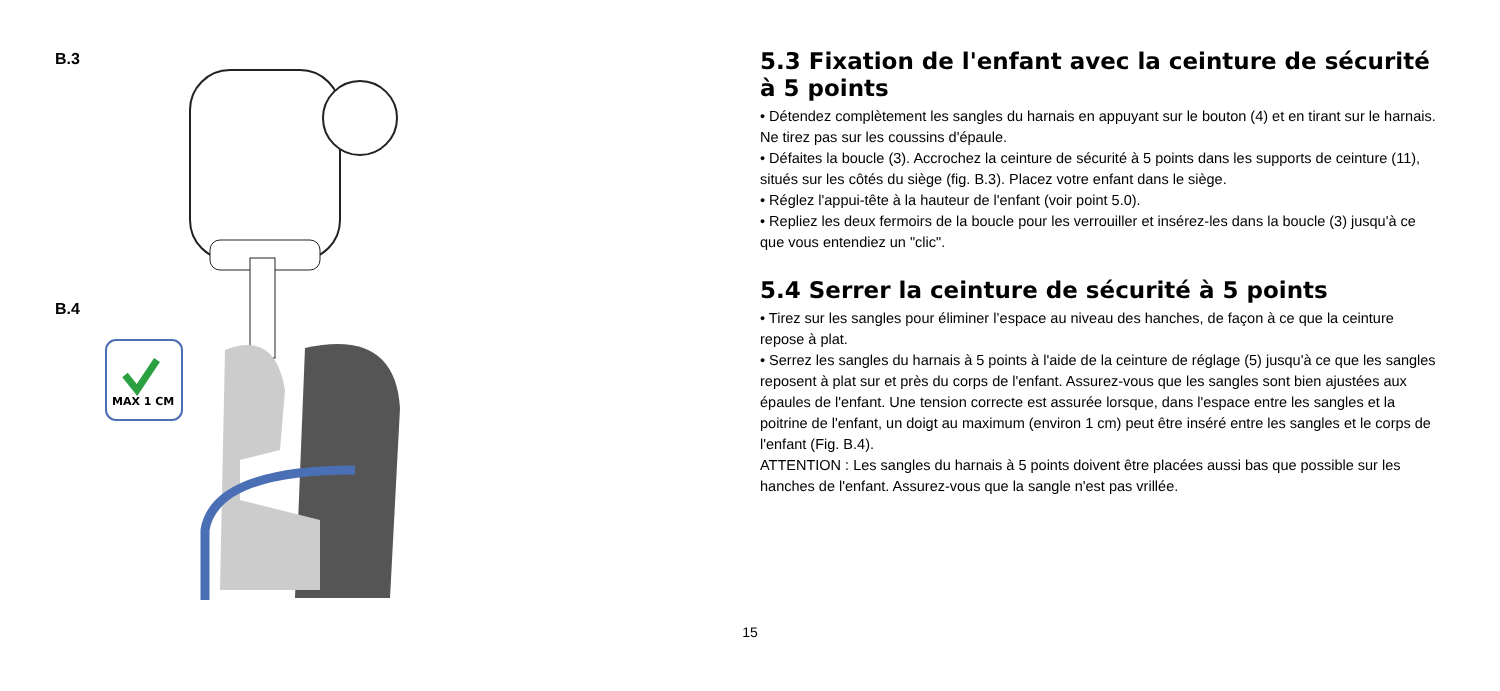B.3
B.4
MAX 1 CM
5.3 Fixation de l'enfant avec la ceinture de sécurité à 5 points
• Détendez complètement les sangles du harnais en appuyant sur le bouton (4) et en tirant sur le harnais. Ne tirez pas sur les coussins d'épaule.
• Défaites la boucle (3). Accrochez la ceinture de sécurité à 5 points dans les supports de ceinture (11), situés sur les côtés du siège (fig. B.3). Placez votre enfant dans le siège.
• Réglez l'appui-tête à la hauteur de l'enfant (voir point 5.0).
• Repliez les deux fermoirs de la boucle pour les verrouiller et insérez-les dans la boucle (3) jusqu'à ce que vous entendiez un "clic".
5.4 Serrer la ceinture de sécurité à 5 points
• Tirez sur les sangles pour éliminer l’espace au niveau des hanches, de façon à ce que la ceinture repose à plat.
• Serrez les sangles du harnais à 5 points à l'aide de la ceinture de réglage (5) jusqu'à ce que les sangles reposent à plat sur et près du corps de l'enfant. Assurez-vous que les sangles sont bien ajustées aux épaules de l'enfant. Une tension correcte est assurée lorsque, dans l'espace entre les sangles et la poitrine de l'enfant, un doigt au maximum (environ 1 cm) peut être inséré entre les sangles et le corps de l'enfant (Fig. B.4).
ATTENTION : Les sangles du harnais à 5 points doivent être placées aussi bas que possible sur les hanches de l'enfant. Assurez-vous que la sangle n'est pas vrillée.
15